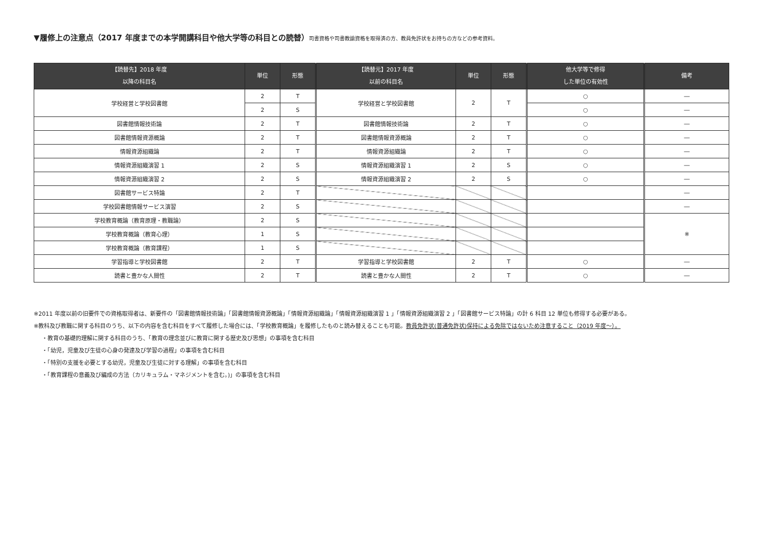▼履修上の注意点（2017 年度までの本学開講科目や他大学等の科目との読替）司書資格や司書教諭資格を取得済の方、教員免許状をお持ちの方などの参考資料。
| 【読替先】2018 年度 以降の科目名 | 単位 | 形態 | 【読替元】2017 年度 以前の科目名 | 単位 | 形態 | 他大学等で修得 した単位の有効性 | 備考 |
| --- | --- | --- | --- | --- | --- | --- | --- |
| 学校経営と学校図書館 | 2 | T | 学校経営と学校図書館 | 2 | T | ○ | ― |
| | 2 | S | | | | ○ | ― |
| 図書館情報技術論 | 2 | T | 図書館情報技術論 | 2 | T | ○ | ― |
| 図書館情報資源概論 | 2 | T | 図書館情報資源概論 | 2 | T | ○ | ― |
| 情報資源組織論 | 2 | T | 情報資源組織論 | 2 | T | ○ | ― |
| 情報資源組織演習 1 | 2 | S | 情報資源組織演習 1 | 2 | S | ○ | ― |
| 情報資源組織演習 2 | 2 | S | 情報資源組織演習 2 | 2 | S | ○ | ― |
| 図書館サービス特論 | 2 | T | | | | | ― |
| 学校図書館情報サービス演習 | 2 | S | | | | | ― |
| 学校教育概論（教育原理・教職論） | 2 | S | | | | | ※ |
| 学校教育概論（教育心理） | 1 | S | | | | | |
| 学校教育概論（教育課程） | 1 | S | | | | | |
| 学習指導と学校図書館 | 2 | T | 学習指導と学校図書館 | 2 | T | ○ | ― |
| 読書と豊かな人間性 | 2 | T | 読書と豊かな人間性 | 2 | T | ○ | ― |
※2011 年度以前の旧要件での資格取得者は、新要件の「図書館情報技術論」「図書館情報資源概論」「情報資源組織論」「情報資源組織演習 1 」「情報資源組織演習 2 」「図書館サービス特論」の計 6 科目 12 単位も修得する必要がある。
※教科及び教職に関する科目のうち、以下の内容を含む科目をすべて履修した場合には、「学校教育概論」を履修したものと読み替えることも可能。教員免許状(普通免許状)保持による免除ではないため注意すること（2019 年度～）。
・教育の基礎的理解に関する科目のうち、「教育の理念並びに教育に関する歴史及び思想」の事項を含む科目
・「幼児，児童及び生徒の心身の発達及び学習の過程」の事項を含む科目
・「特別の支援を必要とする幼児，児童及び生徒に対する理解」の事項を含む科目
・「教育課程の意義及び編成の方法（カリキュラム・マネジメントを含む。)」の事項を含む科目